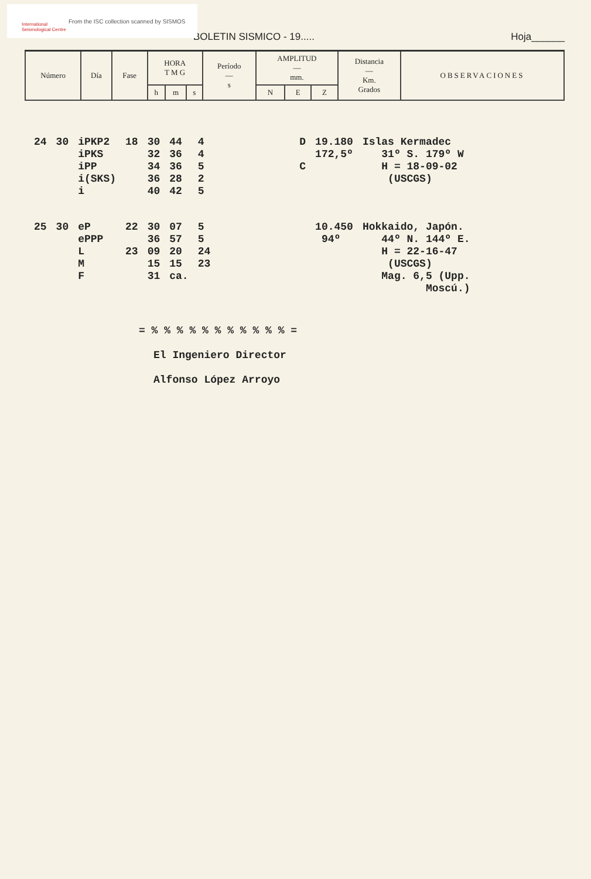International Seismological Centre
From the ISC collection scanned by SISMOS
BOLETIN SISMICO - 19..... Hoja______
| Número | Día | Fase | HORA T M G | | | Período — s | AMPLITUD — mm. | | | Distancia — Km. Grados | OBSERVACIONES |
| --- | --- | --- | --- | --- | --- | --- | --- | --- | --- | --- | --- |
| | | | h | m | s | | N | E | Z | | |
| 24 | 30 | iPKP2 iPKS iPP i(SKS) i | 18 | 30 32 34 36 40 | 44 36 36 28 42 | 4 4 5 2 5 | | D C | 19.180 172,5º | Islas Kermadec 31º S. 179º W H = 18-09-02 (USCGS) |
| 25 | 30 | eP ePPP L M F | 22 23 | 30 36 09 15 31 | 07 57 20 15 ca. | 5 5 24 23 | | | 10.450 94º | Hokkaido, Japón. 44º N. 144º E. H = 22-16-47 (USCGS) Mag. 6,5 (Upp. Moscú.) |
= % % % % % % % % % % % =
El Ingeniero Director
Alfonso López Arroyo